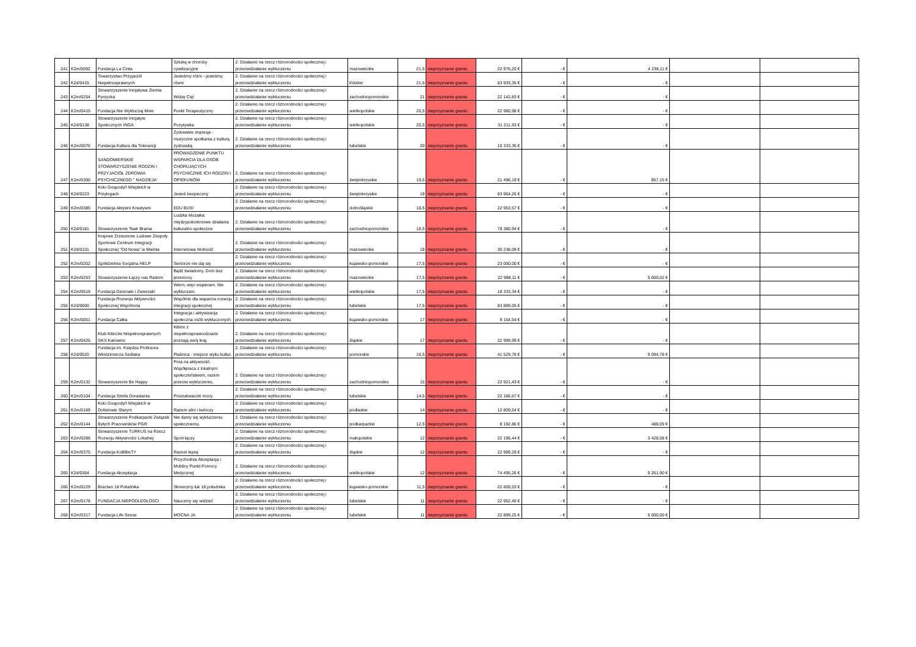| 241 | K2m/0092 | Fundacja La Cinta | Sztuką w choroby cywilizacyjne | 2. Działanie na rzecz różnorodności społecznej i przeciwdziałanie wykluczeniu | mazowieckie | 21,5 | nieprzyznanie grantu | 22 976,20 € | - € | 4 238,11 € | | |
| 242 | K2d/0415 | Towarzystwo Przyjaciół Niepełnosprawnych | Jesteśmy różni - jesteśmy równi | 2. Działanie na rzecz różnorodności społecznej i przeciwdziałanie wykluczeniu | łódzkie | 21,5 | nieprzyznanie grantu | 83 933,35 € | - € | - € | | |
| 243 | K2m/0254 | Stowarzyszenie Inicjatywa Ziemia Pyrzycka | Widzę Cię! | 2. Działanie na rzecz różnorodności społecznej i przeciwdziałanie wykluczeniu | zachodniopomorskie | 21 | nieprzyznanie grantu | 22 142,83 € | - € | - € | | |
| 244 | K2m/0415 | Fundacja Nie Wykluczaj Mnie | Punkt Terapeutyczny | 2. Działanie na rzecz różnorodności społecznej i przeciwdziałanie wykluczeniu | wielkopolskie | 20,5 | nieprzyznanie grantu | 22 980,98 € | - € | - € | | |
| 245 | K2d/0138 | Stowarzyszenie Inicjatyw Społecznych INGA | Pozytywka | 2. Działanie na rzecz różnorodności społecznej i przeciwdziałanie wykluczeniu | wielkopolskie | 20,5 | nieprzyznanie grantu | 31 211,93 € | - € | - € | | |
| 246 | K2m/0076 | Fundacja Kultura dla Tolerancji | Żydowskie impresje - muzyczne spotkania z kulturą żydowską | 2. Działanie na rzecz różnorodności społecznej i przeciwdziałanie wykluczeniu | lubelskie | 20 | nieprzyznanie grantu | 10 333,35 € | - € | - € | | |
| 247 | K2m/0300 | SANDOMIERSKIE STOWARZYSZENIE RODZIN I PRZYJACIÓŁ ZDROWIA PSYCHICZNEGO '' NADZIEJA' | PROWADZENIE PUNKTU WSPARCIA DLA OSÓB CHORUJĄCYCH PSYCHICZNIE ICH RODZIN I OPIEKUNÓW | 2. Działanie na rzecz różnorodności społecznej i przeciwdziałanie wykluczeniu | świętokrzyskie | 19,5 | nieprzyznanie grantu | 21 496,19 € | - € | 857,15 € | | |
| 248 | K2d/0223 | Koło Gospodyń Wiejskich w Przyłogach | Jesteś bezpieczny | 2. Działanie na rzecz różnorodności społecznej i przeciwdziałanie wykluczeniu | świętokrzyskie | 19 | nieprzyznanie grantu | 83 964,26 € | - € | - € | | |
| 249 | K2m/0385 | Fundacja Aktywni Kreatywni | EDU BUS! | 2. Działanie na rzecz różnorodności społecznej i przeciwdziałanie wykluczeniu | dolnośląskie | 18,5 | nieprzyznanie grantu | 22 953,57 € | - € | - € | | |
| 250 | K2d/0181 | Stowarzyszenie Teatr Brama | Ludzka Mozaika: międzypokoleniowe działania kulturalno-społeczne | 2. Działanie na rzecz różnorodności społecznej i przeciwdziałanie wykluczeniu | zachodniopomorskie | 18,5 | nieprzyznanie grantu | 78 380,94 € | - € | - € | | |
| 251 | K2d/0101 | Krajowe Zrzeszenie Ludowe Zespoły Sportowe Centrum Integracji Społecznej "Od Nowa" w Mielnie | Internetowa Wolność | 2. Działanie na rzecz różnorodności społecznej i przeciwdziałanie wykluczeniu | mazowieckie | 18 | nieprzyznanie grantu | 30 238,09 € | - € | - € | | |
| 252 | K2m/0202 | Spółdzielnia Socjalna HELP | Seniorze nie daj się | 2. Działanie na rzecz różnorodności społecznej i przeciwdziałanie wykluczeniu | kujawsko-pomorskie | 17,5 | nieprzyznanie grantu | 23 000,00 € | - € | - € | | |
| 253 | K2m/0253 | Stowarzyszenie Łączy nas Radom | Bądź świadomy. Dom bez przemocy. | 2. Działanie na rzecz różnorodności społecznej i przeciwdziałanie wykluczeniu | mazowieckie | 17,5 | nieprzyznanie grantu | 22 988,11 € | - € | 5 000,02 € | | |
| 254 | K2m/0519 | Fundacja Dzieciaki i Zwierzaki | Wiem, więc wspieram. Nie wykluczam. | 2. Działanie na rzecz różnorodności społecznej i przeciwdziałanie wykluczeniu | wielkopolskie | 17,5 | nieprzyznanie grantu | 18 333,34 € | - € | - € | | |
| 255 | K2d/0600 | Fundacja Rozwoju Aktywności Społecznej Wspólnota | Wspólnie dla wsparcia rozwoju integracji społecznej | 2. Działanie na rzecz różnorodności społecznej i przeciwdziałanie wykluczeniu | lubelskie | 17,5 | nieprzyznanie grantu | 83 899,05 € | - € | - € | | |
| 256 | K2m/0051 | Fundacja Całka | Integracja i aktywizacja społeczna osób wykluczonych | 2. Działanie na rzecz różnorodności społecznej i przeciwdziałanie wykluczeniu | kujawsko-pomorskie | 17 | nieprzyznanie grantu | 9 154,54 € | - € | - € | | |
| 257 | K2m/0425 | Klub Kibiców Niepełnosprawnych GKS Katowice | Kibice z niepełnosprawnościami poznają swój kraj. | 2. Działanie na rzecz różnorodności społecznej i przeciwdziałanie wykluczeniu | śląskie | 17 | nieprzyznanie grantu | 22 999,99 € | - € | - € | | |
| 258 | K2d/0520 | Fundacja im. Księdza Profesora Włodzimierza Sedlaka | Piaśnica - miejsce styku kultur. | 2. Działanie na rzecz różnorodności społecznej i przeciwdziałanie wykluczeniu | pomorskie | 16,5 | nieprzyznanie grantu | 41 529,78 € | - € | 9 094,78 € | | |
| 259 | K2m/0132 | Stowarzyszenie Be Happy | Pora na aktywność. Współpraca z lokalnym społeczeństwem, razem przeciw wykluczeniu. | 2. Działanie na rzecz różnorodności społecznej i przeciwdziałanie wykluczeniu | zachodniopomorskie | 15 | nieprzyznanie grantu | 22 921,43 € | - € | - € | | |
| 260 | K2m/0104 | Fundacja Strefa Dorastania | Poszukiwaczki mocy | 2. Działanie na rzecz różnorodności społecznej i przeciwdziałanie wykluczeniu | lubelskie | 14,5 | nieprzyznanie grantu | 22 166,67 € | - € | - € | | |
| 261 | K2m/0169 | Koło Gospodyń Wiejskich w Dolistowie Starym | Razem silni i twórczy | 2. Działanie na rzecz różnorodności społecznej i przeciwdziałanie wykluczeniu | podlaskie | 14 | nieprzyznanie grantu | 12 809,54 € | - € | - € | | |
| 262 | K2m/0144 | Stowarzyszenie Podkarpacki Związek Byłych Pracowników PGR | Nie damy się wykluczeniu społecznemu. | 2. Działanie na rzecz różnorodności społecznej i przeciwdziałanie wykluczeniu | podkarpackie | 12,5 | nieprzyznanie grantu | 8 192,86 € | - € | 488,09 € | | |
| 263 | K2m/0286 | Stowarzyszenie TURKUS na Rzecz Rozwoju Aktywności Lokalnej | Sport łączy | 2. Działanie na rzecz różnorodności społecznej i przeciwdziałanie wykluczeniu | małopolskie | 12 | nieprzyznanie grantu | 22 196,44 € | - € | 3 428,58 € | | |
| 264 | K2m/0375 | Fundacja KoBBieTY | Razem lepiej | 2. Działanie na rzecz różnorodności społecznej i przeciwdziałanie wykluczeniu | śląskie | 12 | nieprzyznanie grantu | 22 989,29 € | - € | - € | | |
| 265 | K2d/0364 | Fundacja Akceptacja | Przychodnia Akceptacja i Mobilny Punkt Pomocy Medycznej | 2. Działanie na rzecz różnorodności społecznej i przeciwdziałanie wykluczeniu | wielkopolskie | 12 | nieprzyznanie grantu | 74 495,26 € | - € | 9 261,90 € | | |
| 266 | K2m/0229 | Bractwo 18 Południka | Słoneczny łuk 18 południka | 2. Działanie na rzecz różnorodności społecznej i przeciwdziałanie wykluczeniu | kujawsko-pomorskie | 11,5 | nieprzyznanie grantu | 22 809,53 € | - € | - € | | |
| 267 | K2m/0178 | FUNDACJA NIEPODLEGŁOSCI | Nauczmy się widzieć | 2. Działanie na rzecz różnorodności społecznej i przeciwdziałanie wykluczeniu | lubelskie | 11 | nieprzyznanie grantu | 22 952,40 € | - € | - € | | |
| 268 | K2m/0317 | Fundacja Life Sense | MOCNA JA | 2. Działanie na rzecz różnorodności społecznej i przeciwdziałanie wykluczeniu | lubelskie | 11 | nieprzyznanie grantu | 22 899,25 € | - € | 5 000,00 € | | |